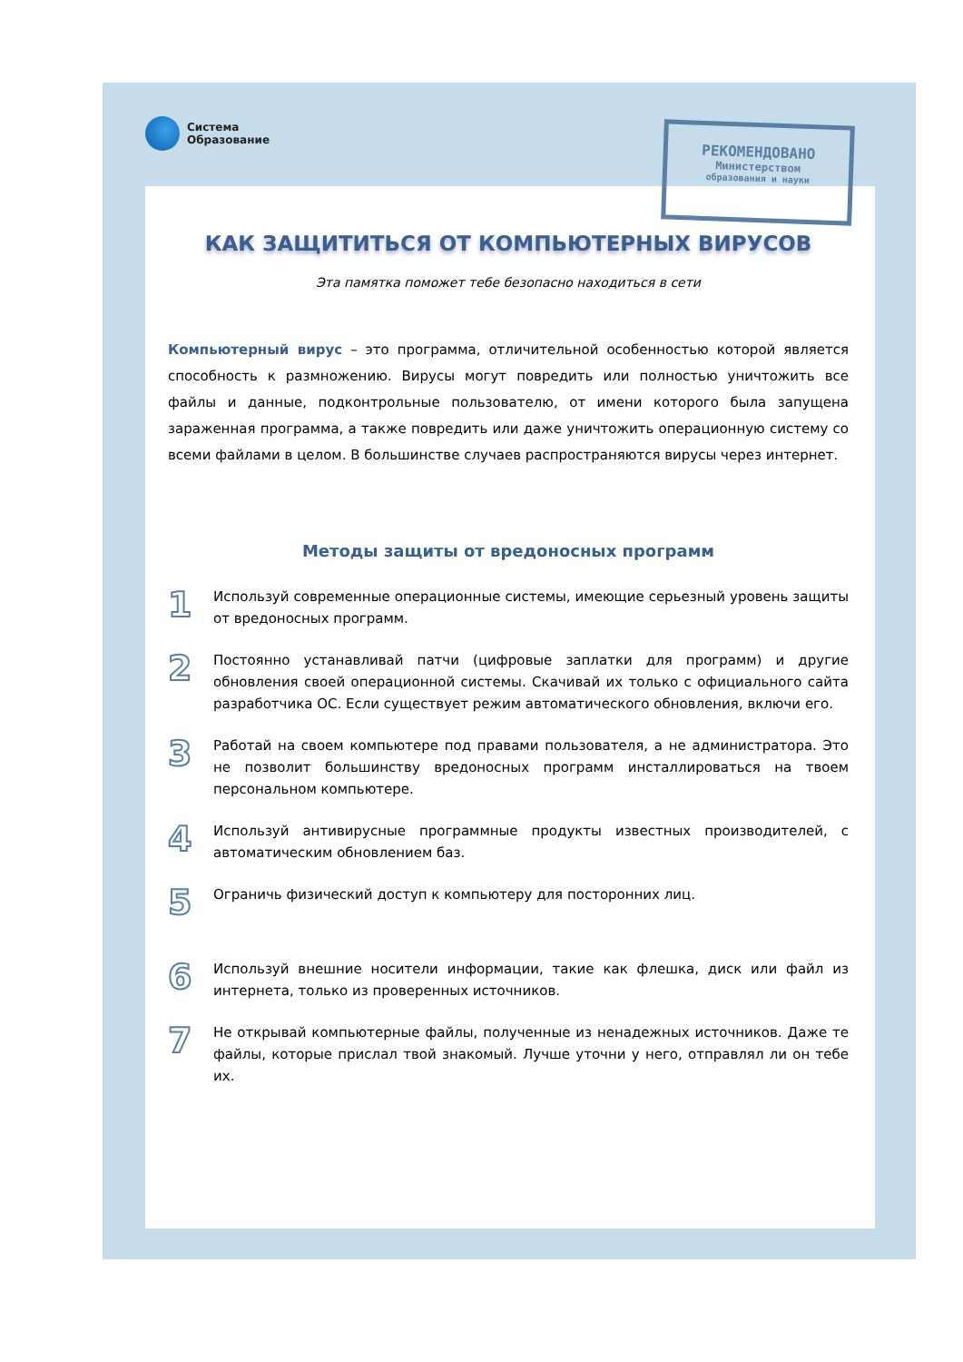Система
Образование
РЕКОМЕНДОВАНО
Министерством
образования и науки
КАК ЗАЩИТИТЬСЯ ОТ КОМПЬЮТЕРНЫХ ВИРУСОВ
Эта памятка поможет тебе безопасно находиться в сети
Компьютерный вирус – это программа, отличительной особенностью которой является способность к размножению. Вирусы могут повредить или полностью уничтожить все файлы и данные, подконтрольные пользователю, от имени которого была запущена зараженная программа, а также повредить или даже уничтожить операционную систему со всеми файлами в целом. В большинстве случаев распространяются вирусы через интернет.
Методы защиты от вредоносных программ
1
Используй современные операционные системы, имеющие серьезный уровень защиты от вредоносных программ.
2
Постоянно устанавливай патчи (цифровые заплатки для программ) и другие обновления своей операционной системы. Скачивай их только с официального сайта разработчика ОС. Если существует режим автоматического обновления, включи его.
3
Работай на своем компьютере под правами пользователя, а не администратора. Это не позволит большинству вредоносных программ инсталлироваться на твоем персональном компьютере.
4
Используй антивирусные программные продукты известных производителей, с автоматическим обновлением баз.
5
Ограничь физический доступ к компьютеру для посторонних лиц.
6
Используй внешние носители информации, такие как флешка, диск или файл из интернета, только из проверенных источников.
7
Не открывай компьютерные файлы, полученные из ненадежных источников. Даже те файлы, которые прислал твой знакомый. Лучше уточни у него, отправлял ли он тебе их.